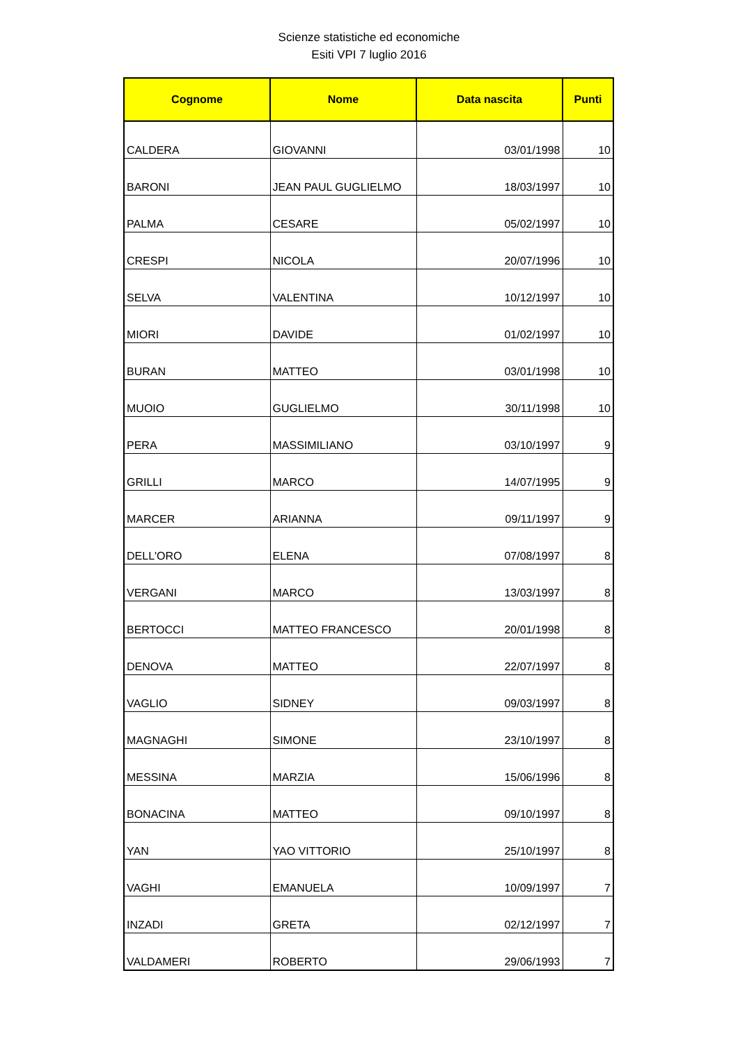Scienze statistiche ed economiche
Esiti VPI 7 luglio 2016
| Cognome | Nome | Data nascita | Punti |
| --- | --- | --- | --- |
| CALDERA | GIOVANNI | 03/01/1998 | 10 |
| BARONI | JEAN PAUL GUGLIELMO | 18/03/1997 | 10 |
| PALMA | CESARE | 05/02/1997 | 10 |
| CRESPI | NICOLA | 20/07/1996 | 10 |
| SELVA | VALENTINA | 10/12/1997 | 10 |
| MIORI | DAVIDE | 01/02/1997 | 10 |
| BURAN | MATTEO | 03/01/1998 | 10 |
| MUOIO | GUGLIELMO | 30/11/1998 | 10 |
| PERA | MASSIMILIANO | 03/10/1997 | 9 |
| GRILLI | MARCO | 14/07/1995 | 9 |
| MARCER | ARIANNA | 09/11/1997 | 9 |
| DELL'ORO | ELENA | 07/08/1997 | 8 |
| VERGANI | MARCO | 13/03/1997 | 8 |
| BERTOCCI | MATTEO FRANCESCO | 20/01/1998 | 8 |
| DENOVA | MATTEO | 22/07/1997 | 8 |
| VAGLIO | SIDNEY | 09/03/1997 | 8 |
| MAGNAGHI | SIMONE | 23/10/1997 | 8 |
| MESSINA | MARZIA | 15/06/1996 | 8 |
| BONACINA | MATTEO | 09/10/1997 | 8 |
| YAN | YAO VITTORIO | 25/10/1997 | 8 |
| VAGHI | EMANUELA | 10/09/1997 | 7 |
| INZADI | GRETA | 02/12/1997 | 7 |
| VALDAMERI | ROBERTO | 29/06/1993 | 7 |